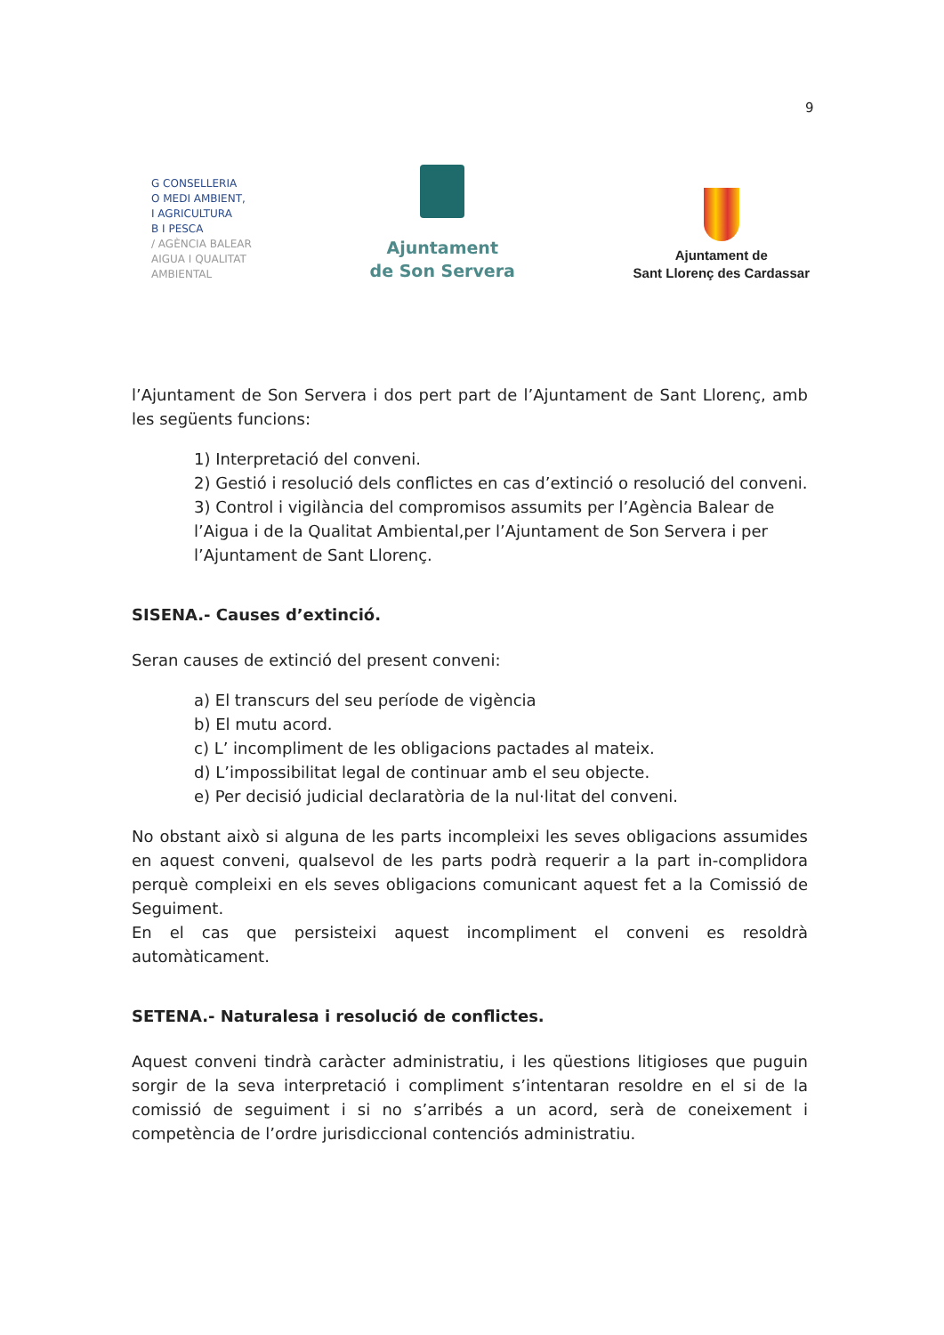9
G CONSELLERIA
O MEDI AMBIENT,
I AGRICULTURA
B I PESCA
/ AGÈNCIA BALEAR
AIGUA I QUALITAT
AMBIENTAL
Ajuntament
de Son Servera
Ajuntament de
Sant Llorenç des Cardassar
l’Ajuntament de Son Servera i dos pert part de l’Ajuntament de Sant Llorenç, amb les següents funcions:
1) Interpretació del conveni.
2) Gestió i resolució dels conflictes en cas d’extinció o resolució del conveni.
3) Control i vigilància del compromisos assumits per l’Agència Balear de l’Aigua i de la Qualitat Ambiental,per l’Ajuntament de Son Servera i per l’Ajuntament de Sant Llorenç.
SISENA.- Causes d’extinció.
Seran causes de extinció del present conveni:
a) El transcurs del seu període de vigència
b) El mutu acord.
c) L’ incompliment de les obligacions pactades al mateix.
d) L’impossibilitat legal de continuar amb el seu objecte.
e) Per decisió judicial declaratòria de la nul·litat del conveni.
No obstant això si alguna de les parts incompleixi les seves obligacions assumides en aquest conveni, qualsevol de les parts podrà requerir a la part in-complidora perquè compleixi en els seves obligacions comunicant aquest fet a la Comissió de Seguiment.
En el cas que persisteixi aquest incompliment el conveni es resoldrà automàticament.
SETENA.- Naturalesa i resolució de conflictes.
Aquest conveni tindrà caràcter administratiu, i les qüestions litigioses que puguin sorgir de la seva interpretació i compliment s’intentaran resoldre en el si de la comissió de seguiment i si no s’arribés a un acord, serà de coneixement i competència de l’ordre jurisdiccional contenciós administratiu.